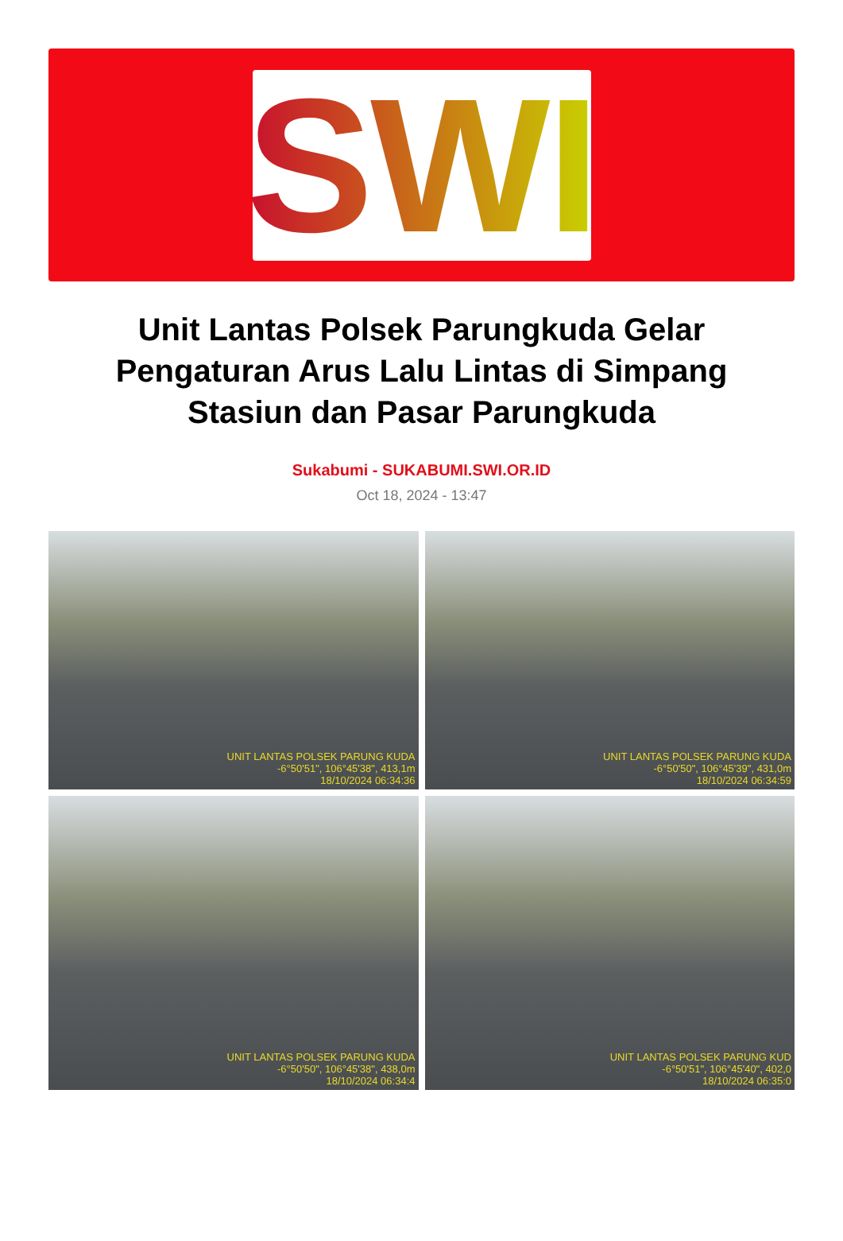SWI
Unit Lantas Polsek Parungkuda Gelar Pengaturan Arus Lalu Lintas di Simpang Stasiun dan Pasar Parungkuda
Sukabumi - SUKABUMI.SWI.OR.ID
Oct 18, 2024 - 13:47
UNIT LANTAS POLSEK PARUNG KUDA
-6°50'51", 106°45'38", 413,1m
18/10/2024 06:34:36
UNIT LANTAS POLSEK PARUNG KUDA
-6°50'50", 106°45'39", 431,0m
18/10/2024 06:34:59
UNIT LANTAS POLSEK PARUNG KUDA
-6°50'50", 106°45'38", 438,0m
18/10/2024 06:34:4
UNIT LANTAS POLSEK PARUNG KUD
-6°50'51", 106°45'40", 402,0
18/10/2024 06:35:0